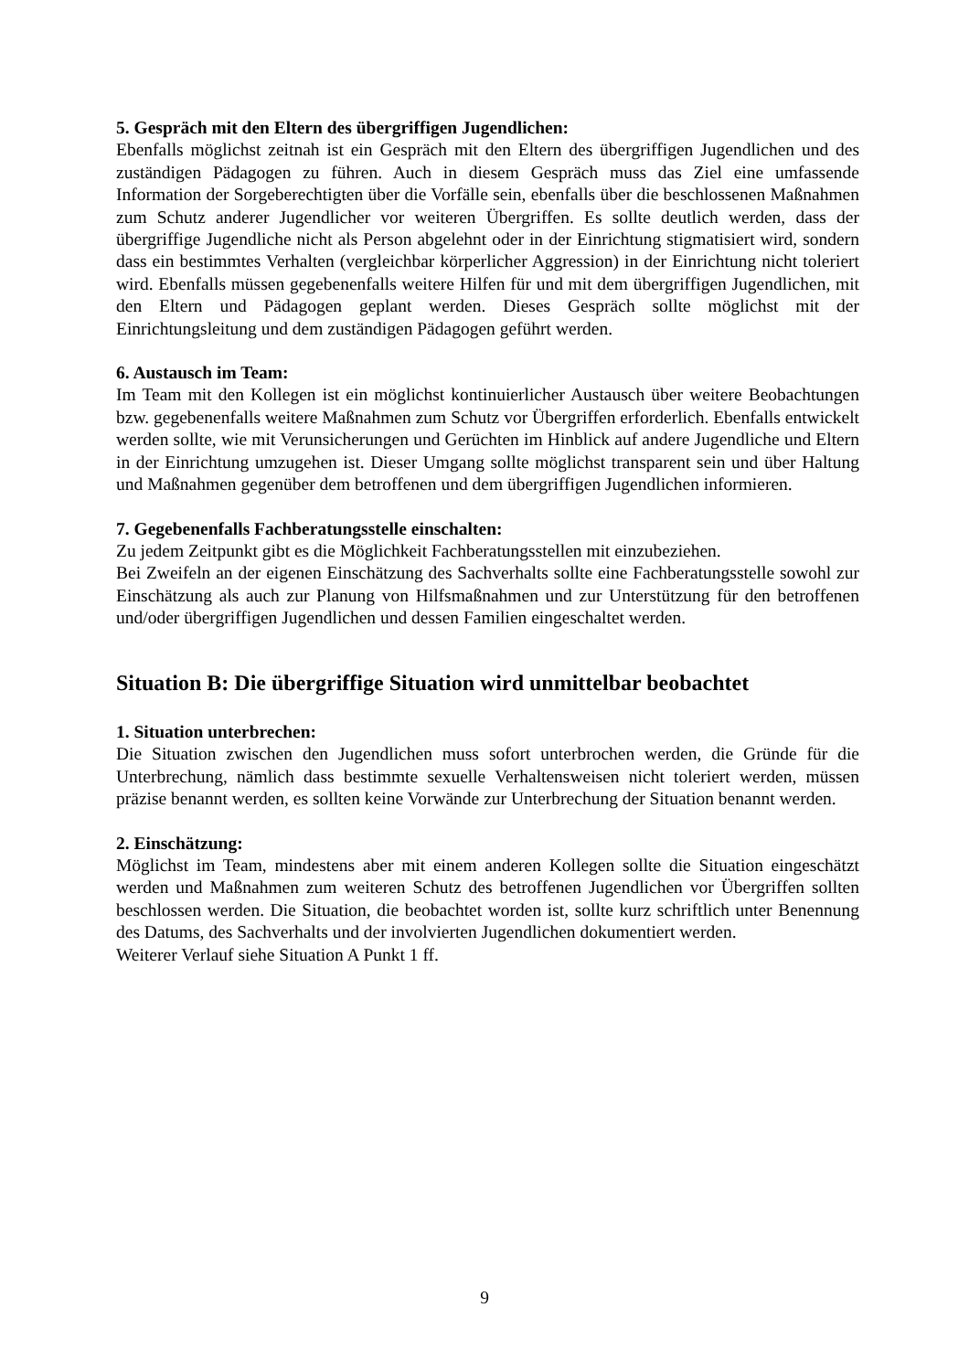5. Gespräch mit den Eltern des übergriffigen Jugendlichen:
Ebenfalls möglichst zeitnah ist ein Gespräch mit den Eltern des übergriffigen Jugendlichen und des zuständigen Pädagogen zu führen. Auch in diesem Gespräch muss das Ziel eine umfassende Information der Sorgeberechtigten über die Vorfälle sein, ebenfalls über die beschlossenen Maßnahmen zum Schutz anderer Jugendlicher vor weiteren Übergriffen. Es sollte deutlich werden, dass der übergriffige Jugendliche nicht als Person abgelehnt oder in der Einrichtung stigmatisiert wird, sondern dass ein bestimmtes Verhalten (vergleichbar körperlicher Aggression) in der Einrichtung nicht toleriert wird. Ebenfalls müssen gegebenenfalls weitere Hilfen für und mit dem übergriffigen Jugendlichen, mit den Eltern und Pädagogen geplant werden. Dieses Gespräch sollte möglichst mit der Einrichtungsleitung und dem zuständigen Pädagogen geführt werden.
6. Austausch im Team:
Im Team mit den Kollegen ist ein möglichst kontinuierlicher Austausch über weitere Beobachtungen bzw. gegebenenfalls weitere Maßnahmen zum Schutz vor Übergriffen erforderlich. Ebenfalls entwickelt werden sollte, wie mit Verunsicherungen und Gerüchten im Hinblick auf andere Jugendliche und Eltern in der Einrichtung umzugehen ist. Dieser Umgang sollte möglichst transparent sein und über Haltung und Maßnahmen gegenüber dem betroffenen und dem übergriffigen Jugendlichen informieren.
7. Gegebenenfalls Fachberatungsstelle einschalten:
Zu jedem Zeitpunkt gibt es die Möglichkeit Fachberatungsstellen mit einzubeziehen.
Bei Zweifeln an der eigenen Einschätzung des Sachverhalts sollte eine Fachberatungsstelle sowohl zur Einschätzung als auch zur Planung von Hilfsmaßnahmen und zur Unterstützung für den betroffenen und/oder übergriffigen Jugendlichen und dessen Familien eingeschaltet werden.
Situation B: Die übergriffige Situation wird unmittelbar beobachtet
1. Situation unterbrechen:
Die Situation zwischen den Jugendlichen muss sofort unterbrochen werden, die Gründe für die Unterbrechung, nämlich dass bestimmte sexuelle Verhaltensweisen nicht toleriert werden, müssen präzise benannt werden, es sollten keine Vorwände zur Unterbrechung der Situation benannt werden.
2. Einschätzung:
Möglichst im Team, mindestens aber mit einem anderen Kollegen sollte die Situation eingeschätzt werden und Maßnahmen zum weiteren Schutz des betroffenen Jugendlichen vor Übergriffen sollten beschlossen werden. Die Situation, die beobachtet worden ist, sollte kurz schriftlich unter Benennung des Datums, des Sachverhalts und der involvierten Jugendlichen dokumentiert werden.
Weiterer Verlauf siehe Situation A Punkt 1 ff.
9